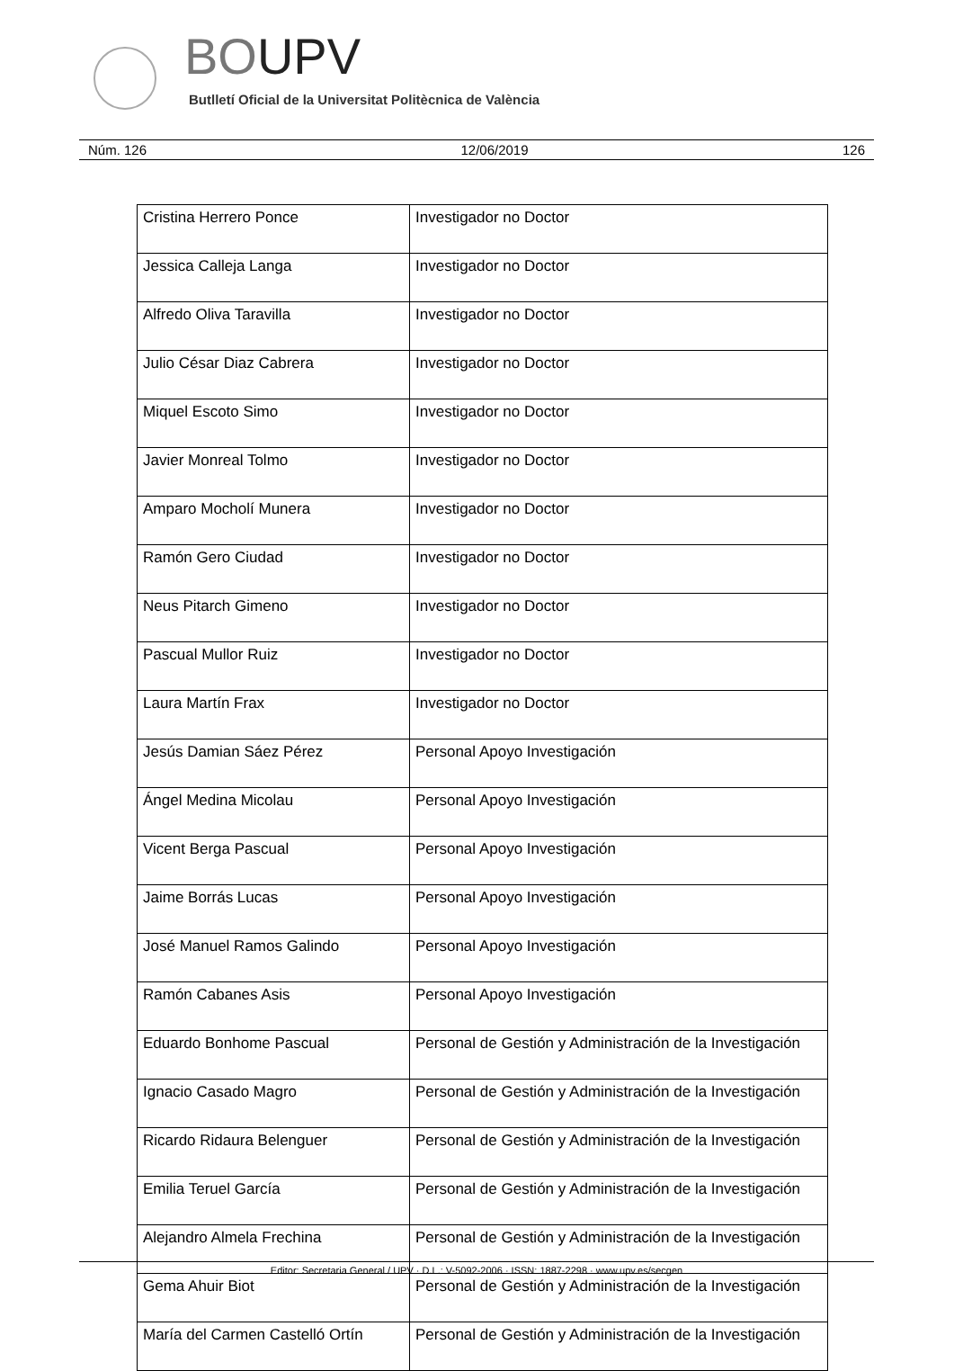BOUPV
Butlletí Oficial de la Universitat Politècnica de València
Núm. 126 12/06/2019 126
| Cristina Herrero Ponce | Investigador no Doctor |
| Jessica Calleja Langa | Investigador no Doctor |
| Alfredo Oliva Taravilla | Investigador no Doctor |
| Julio César Diaz Cabrera | Investigador no Doctor |
| Miquel Escoto Simo | Investigador no Doctor |
| Javier Monreal Tolmo | Investigador no Doctor |
| Amparo Mocholí Munera | Investigador no Doctor |
| Ramón Gero Ciudad | Investigador no Doctor |
| Neus Pitarch Gimeno | Investigador no Doctor |
| Pascual Mullor Ruiz | Investigador no Doctor |
| Laura Martín Frax | Investigador no Doctor |
| Jesús Damian Sáez Pérez | Personal Apoyo Investigación |
| Ángel Medina Micolau | Personal Apoyo Investigación |
| Vicent Berga Pascual | Personal Apoyo Investigación |
| Jaime Borrás Lucas | Personal Apoyo Investigación |
| José Manuel Ramos Galindo | Personal Apoyo Investigación |
| Ramón Cabanes Asis | Personal Apoyo Investigación |
| Eduardo Bonhome Pascual | Personal de Gestión y Administración de la Investigación |
| Ignacio Casado Magro | Personal de Gestión y Administración de la Investigación |
| Ricardo Ridaura Belenguer | Personal de Gestión y Administración de la Investigación |
| Emilia Teruel García | Personal de Gestión y Administración de la Investigación |
| Alejandro Almela Frechina | Personal de Gestión y Administración de la Investigación |
| Gema Ahuir Biot | Personal de Gestión y Administración de la Investigación |
| María del Carmen Castelló Ortín | Personal de Gestión y Administración de la Investigación |
Editor: Secretaria General / UPV · D.L.: V-5092-2006 · ISSN: 1887-2298 · www.upv.es/secgen